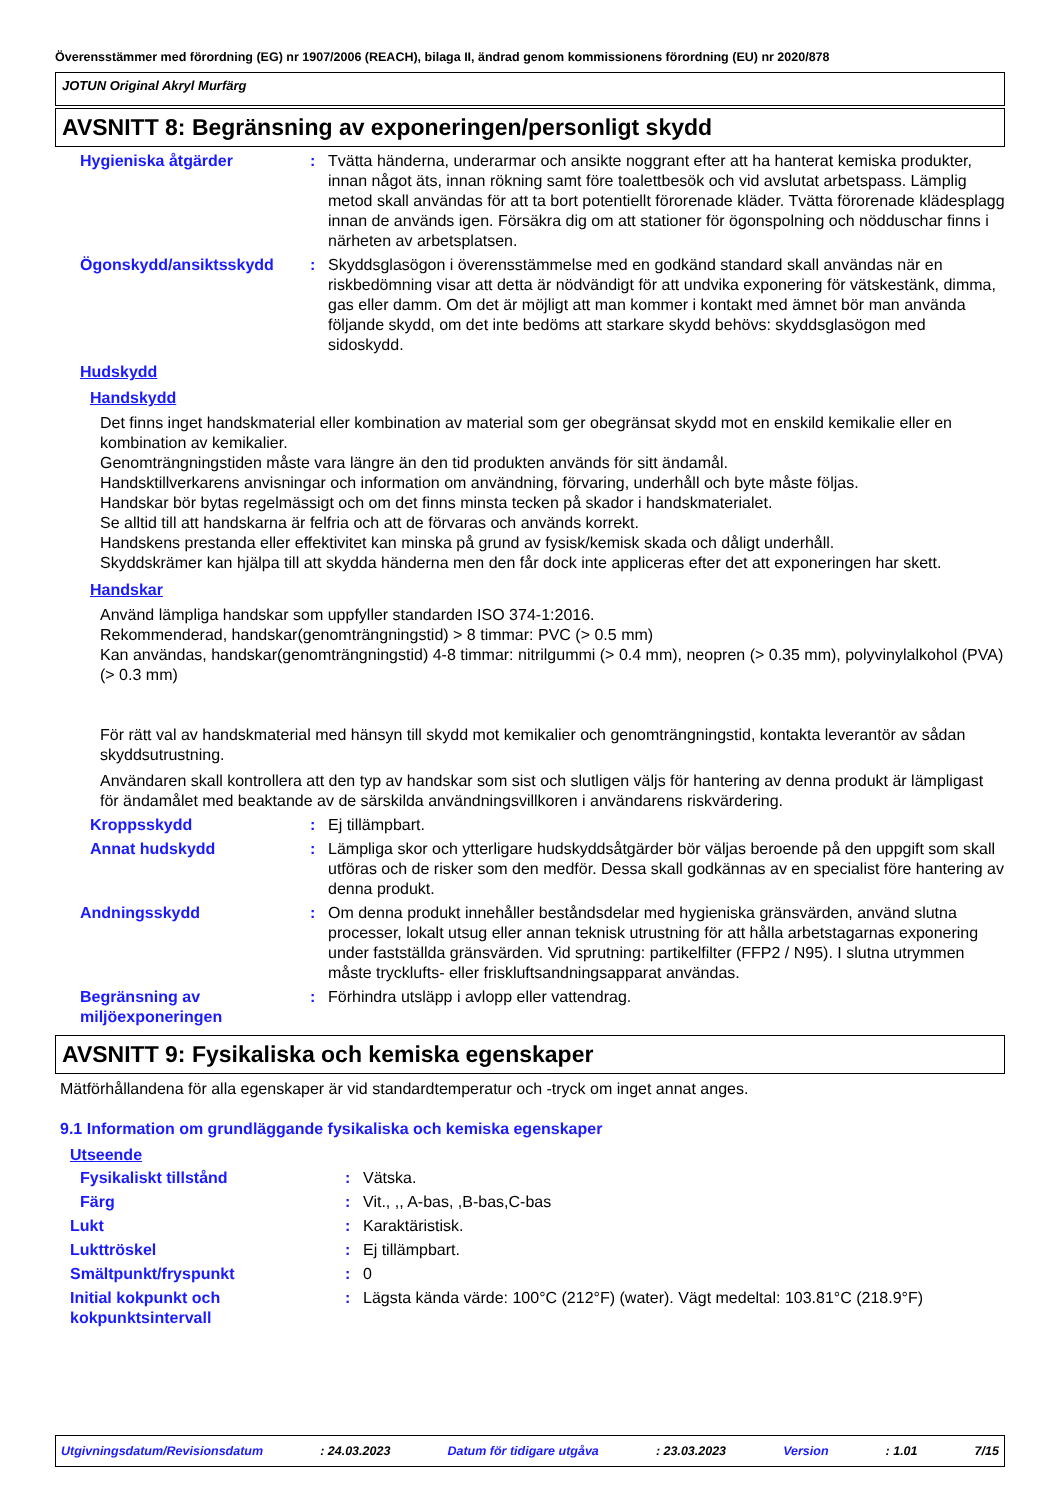Överensstämmer med förordning (EG) nr 1907/2006 (REACH), bilaga II, ändrad genom kommissionens förordning (EU) nr 2020/878
JOTUN Original Akryl Murfärg
AVSNITT 8: Begränsning av exponeringen/personligt skydd
Hygieniska åtgärder : Tvätta händerna, underarmar och ansikte noggrant efter att ha hanterat kemiska produkter, innan något äts, innan rökning samt före toalettbesök och vid avslutat arbetspass. Lämplig metod skall användas för att ta bort potentiellt förorenade kläder. Tvätta förorenade klädesplagg innan de används igen. Försäkra dig om att stationer för ögonspolning och nödduschar finns i närheten av arbetsplatsen.
Ögonskydd/ansiktsskydd : Skyddsglasögon i överensstämmelse med en godkänd standard skall användas när en riskbedömning visar att detta är nödvändigt för att undvika exponering för vätskestänk, dimma, gas eller damm. Om det är möjligt att man kommer i kontakt med ämnet bör man använda följande skydd, om det inte bedöms att starkare skydd behövs: skyddsglasögon med sidoskydd.
Hudskydd
Handskydd
Det finns inget handskmaterial eller kombination av material som ger obegränsat skydd mot en enskild kemikalie eller en kombination av kemikalier.
Genomträngningstiden måste vara längre än den tid produkten används för sitt ändamål.
Handsktillverkarens anvisningar och information om användning, förvaring, underhåll och byte måste följas.
Handskar bör bytas regelmässigt och om det finns minsta tecken på skador i handskmaterialet.
Se alltid till att handskarna är felfria och att de förvaras och används korrekt.
Handskens prestanda eller effektivitet kan minska på grund av fysisk/kemisk skada och dåligt underhåll.
Skyddskrämer kan hjälpa till att skydda händerna men den får dock inte appliceras efter det att exponeringen har skett.
Handskar
Använd lämpliga handskar som uppfyller standarden ISO 374-1:2016.
Rekommenderad, handskar(genomträngningstid) > 8 timmar: PVC (> 0.5 mm)
Kan användas, handskar(genomträngningstid) 4-8 timmar: nitrilgummi (> 0.4 mm), neopren (> 0.35 mm), polyvinylalkohol (PVA) (> 0.3 mm)
För rätt val av handskmaterial med hänsyn till skydd mot kemikalier och genomträngningstid, kontakta leverantör av sådan skyddsutrustning.
Användaren skall kontrollera att den typ av handskar som sist och slutligen väljs för hantering av denna produkt är lämpligast för ändamålet med beaktande av de särskilda användningsvillkoren i användarens riskvärdering.
Kroppsskydd : Ej tillämpbart.
Annat hudskydd : Lämpliga skor och ytterligare hudskyddsåtgärder bör väljas beroende på den uppgift som skall utföras och de risker som den medför. Dessa skall godkännas av en specialist före hantering av denna produkt.
Andningsskydd : Om denna produkt innehåller beståndsdelar med hygieniska gränsvärden, använd slutna processer, lokalt utsug eller annan teknisk utrustning för att hålla arbetstagarnas exponering under fastställda gränsvärden. Vid sprutning: partikelfilter (FFP2 / N95). I slutna utrymmen måste trycklufts- eller friskluftsandningsapparat användas.
Begränsning av miljöexponeringen
: Förhindra utsläpp i avlopp eller vattendrag.
AVSNITT 9: Fysikaliska och kemiska egenskaper
Mätförhållandena för alla egenskaper är vid standardtemperatur och -tryck om inget annat anges.
9.1 Information om grundläggande fysikaliska och kemiska egenskaper
Utseende
Fysikaliskt tillstånd : Vätska.
Färg : Vit., ,, A-bas, ,B-bas,C-bas
Lukt : Karaktäristisk.
Lukttröskel : Ej tillämpbart.
Smältpunkt/fryspunkt : 0
Initial kokpunkt och kokpunktsintervall
: Lägsta kända värde: 100°C (212°F) (water). Vägt medeltal: 103.81°C (218.9°F)
Utgivningsdatum/Revisionsdatum: 24.03.2023 Datum för tidigare utgåva: 23.03.2023 Version: 1.01 7/15